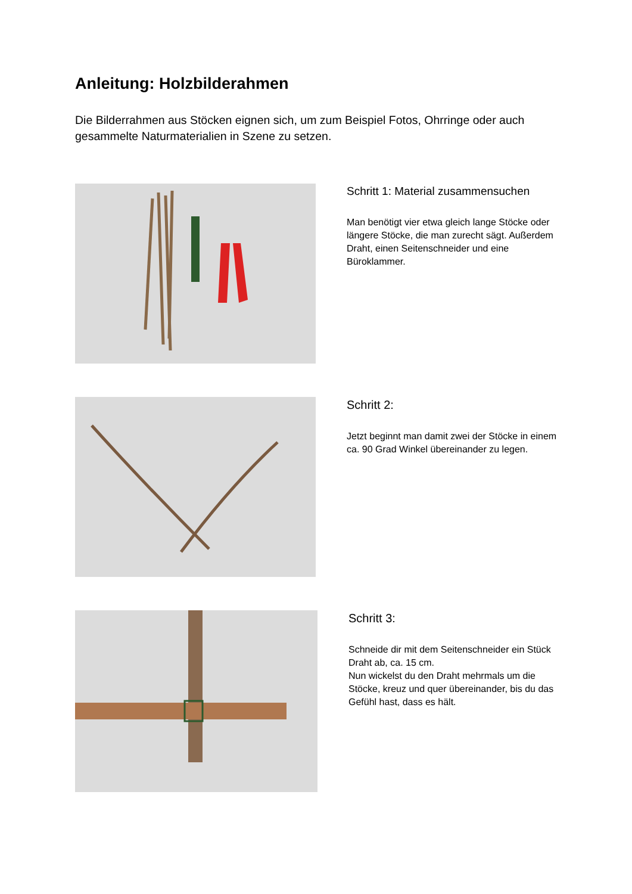Anleitung: Holzbilderahmen
Die Bilderrahmen aus Stöcken eignen sich, um zum Beispiel Fotos, Ohrringe oder auch gesammelte Naturmaterialien in Szene zu setzen.
Schritt 1: Material zusammensuchen
Man benötigt vier etwa gleich lange Stöcke oder längere Stöcke, die man zurecht sägt. Außerdem Draht, einen Seitenschneider und eine Büroklammer.
Schritt 2:
Jetzt beginnt man damit zwei der Stöcke in einem ca. 90 Grad Winkel übereinander zu legen.
Schritt 3:
Schneide dir mit dem Seitenschneider ein Stück Draht ab, ca. 15 cm.
Nun wickelst du den Draht mehrmals um die Stöcke, kreuz und quer übereinander, bis du das Gefühl hast, dass es hält.